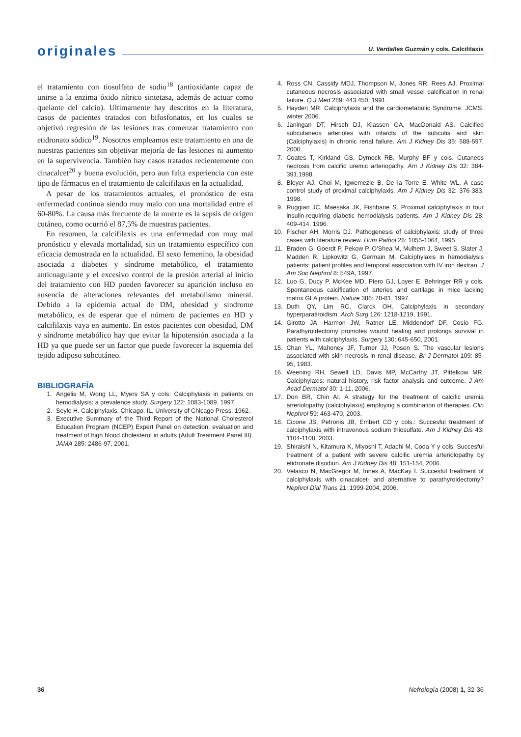originales
U. Verdalles Guzmán y cols. Calcifilaxis
el tratamiento con tiosulfato de sodio<sup>18</sup> (antioxidante capaz de unirse a la enzima óxido nítrico sintetasa, además de actuar como quelante del calcio). Ultimamente hay descritos en la literatura, casos de pacientes tratados con bifosfonatos, en los cuales se objetivó regresión de las lesiones tras comenzar tratamiento con etidronato sódico<sup>19</sup>. Nosotros empleamos este tratamiento en una de nuestras pacientes sin objetivar mejoría de las lesiones ni aumento en la supervivencia. También hay casos tratados recientemente con cinacalcet<sup>20</sup> y buena evolución, pero aun falta experiencia con este tipo de fármacos en el tratamiento de calcifilaxis en la actualidad.
A pesar de los tratamientos actuales, el pronóstico de esta enfermedad continua siendo muy malo con una mortalidad entre el 60-80%. La causa más frecuente de la muerte es la sepsis de origen cutáneo, como ocurrió el 87,5% de muestras pacientes.
En resumen, la calcifilaxis es una enfermedad con muy mal pronóstico y elevada mortalidad, sin un tratamiento específico con eficacia demostrada en la actualidad. El sexo femenino, la obesidad asociada a diabetes y síndrome metabólico, el tratamiento anticoagulante y el excesivo control de la presión arterial al inicio del tratamiento con HD pueden favorecer su aparición incluso en ausencia de alteraciones relevantes del metabolismo mineral. Debido a la epidemia actual de DM, obesidad y síndrome metabólico, es de esperar que el número de pacientes en HD y calcifilaxis vaya en aumento. En estos pacientes con obesidad, DM y síndrome metabólico hay que evitar la hipotensión asociada a la HD ya que puede ser un factor que puede favorecer la isquemia del tejido adiposo subcutáneo.
BIBLIOGRAFÍA
1. Angelis M, Wong LL, Myers SA y cols: Calciphylaxis in patients on hemodialysis: a prevalence study. Surgery 122: 1083-1089. 1997.
2. Seyle H. Calciphylaxis. Chicago, IL, University of Chicago Press, 1962.
3. Executive Summary of the Third Report of the National Cholesterol Education Program (NCEP) Expert Panel on detection, evaluation and treatment of high blood cholesterol in adults (Adult Treatment Panel III). JAMA 285: 2486-97, 2001.
4. Ross CN, Cassidy MDJ, Thompson M, Jones RR, Rees AJ. Proximal cutaneous necrosis associated with small vessel calcification in renal failure. Q J Med 289: 443.450, 1991.
5. Hayden MR. Calciphylaxis and the cardiometabolic Syndrome. JCMS, winter 2006.
6. Janingan DT, Hirsch DJ, Klassen GA, MacDonald AS. Calcified subcutaneos arterioles with infarcts of the subcutis and skin (Calciphylaxis) in chronic renal failure. Am J Kidney Dis 35: 588-597, 2000.
7. Coates T, Kirkland GS, Dymock RB, Murphy BF y cols. Cutaneos necrosis from calcific uremic arteriopathy. Am J Kidney Dis 32: 384-391,1998.
8. Bleyer AJ, Choi M, Igwemezie B, De la Torre E, White WL. A case control study of proximal calciphylaxis. Am J Kidney Dis 32: 376-383, 1998.
9. Ruggian JC, Maesaka JK, Fishbane S. Proximal calciphylaxis in tour insulin-requiring diabetic hemodialysis patients. Am J Kidney Dis 28: 409-414, 1996.
10. Fischer AH, Morris DJ. Pathogenesis of calciphylaxis: study of three cases with literature review. Hum Pathol 26: 1055-1064, 1995.
11. Braden G, Goerdt P, Pekow P, O’Shea M, Mulhern J, Sweet S, Slater J, Madden R, Lipkowitz G, Germain M. Calciphylaxis in hemodialysis patients: patient profiles and temporal association with IV iron dextran. J Am Soc Nephrol 8: 549A, 1997.
12. Luo G, Ducy P, McKee MD, Piero GJ, Loyer E, Behringer RR y cols. Spontaneous calcification of arteries and cartilage in mice lacking matrix GLA protein. Nature 386: 78-81, 1997.
13. Duth QY, Lim RC, Clarck OH. Calciphylaxis in secondary hyperparatiroidism. Arch Surg 126: 1218-1219, 1991.
14. Girotto JA, Harmon JW, Ratner LE, Middendorf DF, Cosío FG. Parathyroidectomy promotes wound healing and prolongs survival in patients with calciphylaxis. Surgery 130: 645-650, 2001.
15. Chan YL, Mahoney JF, Turner JJ, Posen S. The vascular lesions associated with skin necrosis in renal disease. Br J Dermatol 109: 85-95, 1983.
16. Weening RH, Sewell LD, Davis MP, McCarthy JT, Pittelkow MR. Calciphylaxis: natural history, risk factor analysis and outcome. J Am Acad Dermatol 30: 1-11, 2006.
17. Don BR, Chin AI. A strategy for the treatment of calcific uremia arteriolopathy (calciphylaxis) employing a combination of therapies. Clin Nephrol 59: 463-470, 2003.
18. Cicone JS, Petronis JB, Embert CD y cols.: Succesful treatment of calciphylaxis with intravenous sodium thiosulfate. Am J Kidney Dis 43: 1104-1108, 2003.
19. Shiraishi N, Kitamura K, Miyoshi T, Adachi M, Coda Y y cols. Succesful treatment of a patient with severe calcific uremia arteriolopathy by etidronate disodiun. Am J Kidney Dis 48: 151-154, 2006.
20. Velasco N, MacGregor M, Innes A, MacKay I. Succesful treatment of calciphylaxis with cinacalcet- and alternative to parathyroidectomy? Nephrol Dial Trans 21: 1999-2004, 2006.
36 Nefrología (2008) 1, 32-36